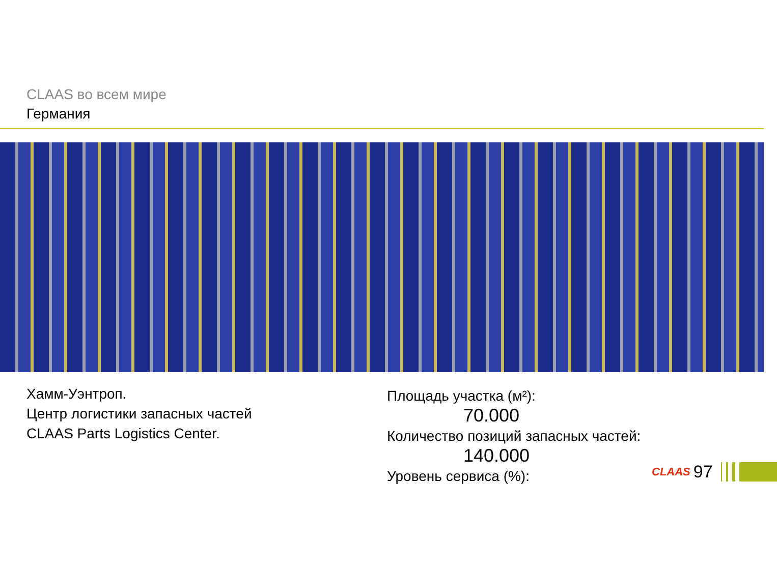CLAAS во всем мире
Германия
Хамм-Уэнтроп.
Центр логистики запасных частей
CLAAS Parts Logistics Center.
Площадь участка (м²):
70.000
Количество позиций запасных частей:
140.000
Уровень сервиса (%):
CLAAS 97